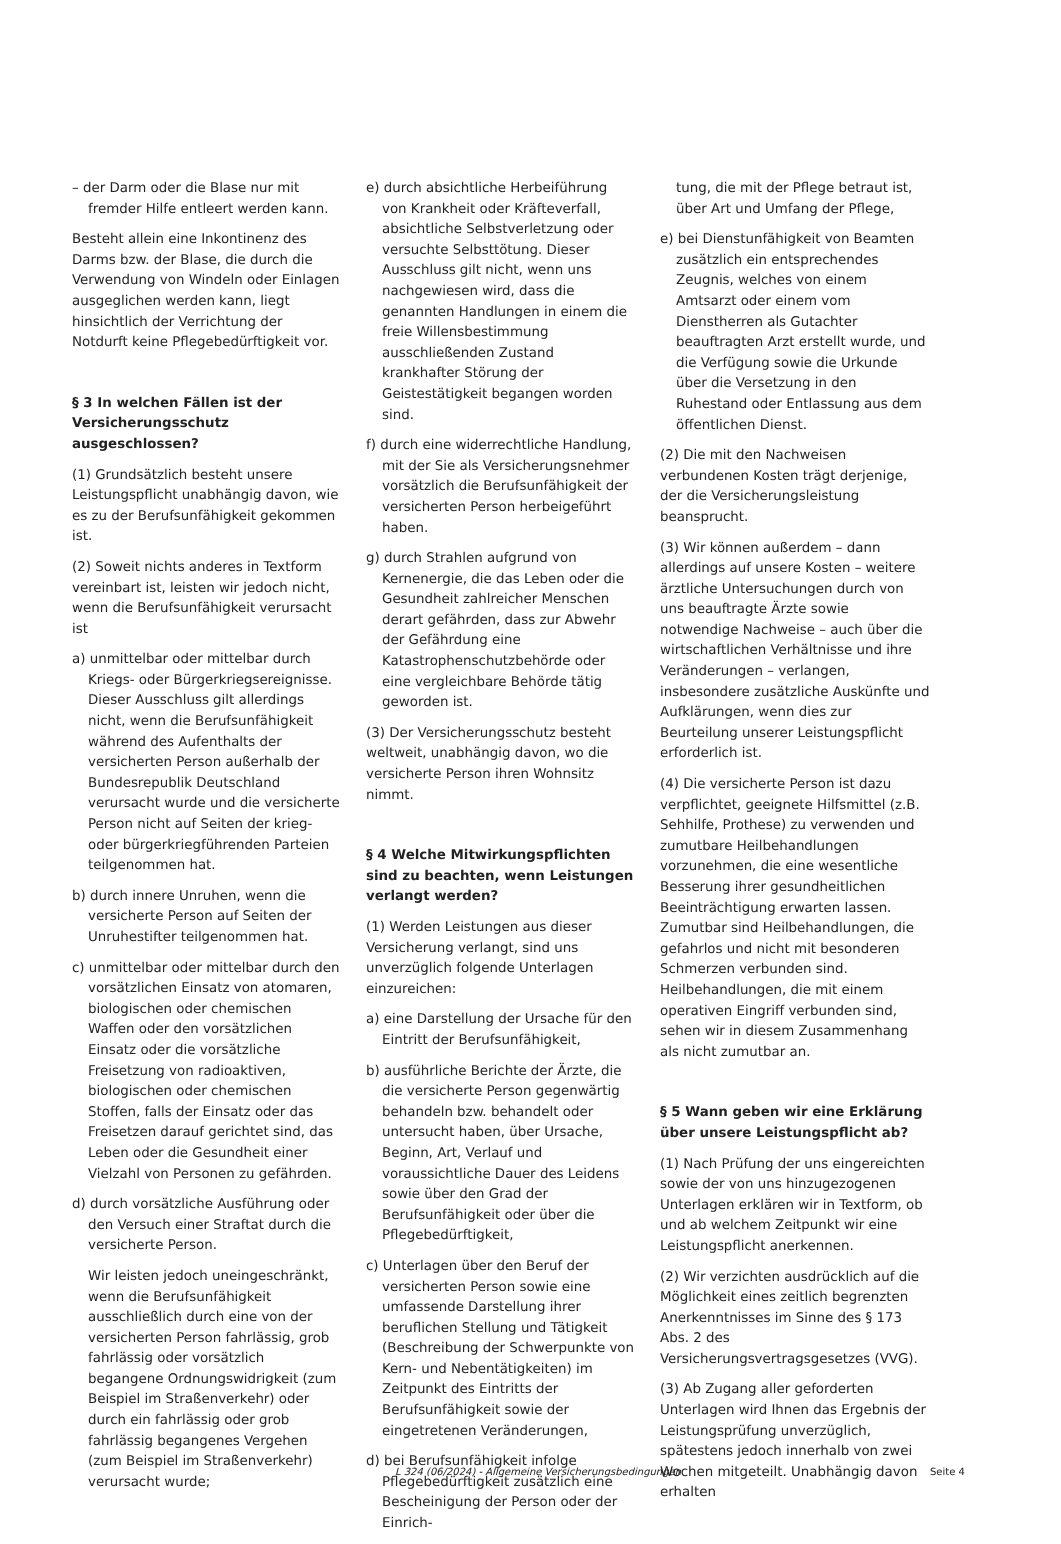– der Darm oder die Blase nur mit fremder Hilfe entleert werden kann.
Besteht allein eine Inkontinenz des Darms bzw. der Blase, die durch die Verwendung von Windeln oder Einlagen ausgeglichen werden kann, liegt hinsichtlich der Verrichtung der Notdurft keine Pflegebedürftigkeit vor.
§ 3 In welchen Fällen ist der Versicherungsschutz ausgeschlossen?
(1) Grundsätzlich besteht unsere Leistungspflicht unabhängig davon, wie es zu der Berufsunfähigkeit gekommen ist.
(2) Soweit nichts anderes in Textform vereinbart ist, leisten wir jedoch nicht, wenn die Berufsunfähigkeit verursacht ist
a) unmittelbar oder mittelbar durch Kriegs- oder Bürgerkriegsereignisse. Dieser Ausschluss gilt allerdings nicht, wenn die Berufsunfähigkeit während des Aufenthalts der versicherten Person außerhalb der Bundesrepublik Deutschland verursacht wurde und die versicherte Person nicht auf Seiten der krieg- oder bürgerkriegführenden Parteien teilgenommen hat.
b) durch innere Unruhen, wenn die versicherte Person auf Seiten der Unruhestifter teilgenommen hat.
c) unmittelbar oder mittelbar durch den vorsätzlichen Einsatz von atomaren, biologischen oder chemischen Waffen oder den vorsätzlichen Einsatz oder die vorsätzliche Freisetzung von radioaktiven, biologischen oder chemischen Stoffen, falls der Einsatz oder das Freisetzen darauf gerichtet sind, das Leben oder die Gesundheit einer Vielzahl von Personen zu gefährden.
d) durch vorsätzliche Ausführung oder den Versuch einer Straftat durch die versicherte Person.
Wir leisten jedoch uneingeschränkt, wenn die Berufsunfähigkeit ausschließlich durch eine von der versicherten Person fahrlässig, grob fahrlässig oder vorsätzlich begangene Ordnungswidrigkeit (zum Beispiel im Straßenverkehr) oder durch ein fahrlässig oder grob fahrlässig begangenes Vergehen (zum Beispiel im Straßenverkehr) verursacht wurde;
e) durch absichtliche Herbeiführung von Krankheit oder Kräfteverfall, absichtliche Selbstverletzung oder versuchte Selbsttötung. Dieser Ausschluss gilt nicht, wenn uns nachgewiesen wird, dass die genannten Handlungen in einem die freie Willensbestimmung ausschließenden Zustand krankhafter Störung der Geistestätigkeit begangen worden sind.
f) durch eine widerrechtliche Handlung, mit der Sie als Versicherungsnehmer vorsätzlich die Berufsunfähigkeit der versicherten Person herbeigeführt haben.
g) durch Strahlen aufgrund von Kernenergie, die das Leben oder die Gesundheit zahlreicher Menschen derart gefährden, dass zur Abwehr der Gefährdung eine Katastrophenschutzbehörde oder eine vergleichbare Behörde tätig geworden ist.
(3) Der Versicherungsschutz besteht weltweit, unabhängig davon, wo die versicherte Person ihren Wohnsitz nimmt.
§ 4 Welche Mitwirkungspflichten sind zu beachten, wenn Leistungen verlangt werden?
(1) Werden Leistungen aus dieser Versicherung verlangt, sind uns unverzüglich folgende Unterlagen einzureichen:
a) eine Darstellung der Ursache für den Eintritt der Berufsunfähigkeit,
b) ausführliche Berichte der Ärzte, die die versicherte Person gegenwärtig behandeln bzw. behandelt oder untersucht haben, über Ursache, Beginn, Art, Verlauf und voraussichtliche Dauer des Leidens sowie über den Grad der Berufsunfähigkeit oder über die Pflegebedürftigkeit,
c) Unterlagen über den Beruf der versicherten Person sowie eine umfassende Darstellung ihrer beruflichen Stellung und Tätigkeit (Beschreibung der Schwerpunkte von Kern- und Nebentätigkeiten) im Zeitpunkt des Eintritts der Berufsunfähigkeit sowie der eingetretenen Veränderungen,
d) bei Berufsunfähigkeit infolge Pflegebedürftigkeit zusätzlich eine Bescheinigung der Person oder der Einrich-
tung, die mit der Pflege betraut ist, über Art und Umfang der Pflege,
e) bei Dienstunfähigkeit von Beamten zusätzlich ein entsprechendes Zeugnis, welches von einem Amtsarzt oder einem vom Dienstherren als Gutachter beauftragten Arzt erstellt wurde, und die Verfügung sowie die Urkunde über die Versetzung in den Ruhestand oder Entlassung aus dem öffentlichen Dienst.
(2) Die mit den Nachweisen verbundenen Kosten trägt derjenige, der die Versicherungsleistung beansprucht.
(3) Wir können außerdem – dann allerdings auf unsere Kosten – weitere ärztliche Untersuchungen durch von uns beauftragte Ärzte sowie notwendige Nachweise – auch über die wirtschaftlichen Verhältnisse und ihre Veränderungen – verlangen, insbesondere zusätzliche Auskünfte und Aufklärungen, wenn dies zur Beurteilung unserer Leistungspflicht erforderlich ist.
(4) Die versicherte Person ist dazu verpflichtet, geeignete Hilfsmittel (z.B. Sehhilfe, Prothese) zu verwenden und zumutbare Heilbehandlungen vorzunehmen, die eine wesentliche Besserung ihrer gesundheitlichen Beeinträchtigung erwarten lassen. Zumutbar sind Heilbehandlungen, die gefahrlos und nicht mit besonderen Schmerzen verbunden sind. Heilbehandlungen, die mit einem operativen Eingriff verbunden sind, sehen wir in diesem Zusammenhang als nicht zumutbar an.
§ 5 Wann geben wir eine Erklärung über unsere Leistungspflicht ab?
(1) Nach Prüfung der uns eingereichten sowie der von uns hinzugezogenen Unterlagen erklären wir in Textform, ob und ab welchem Zeitpunkt wir eine Leistungspflicht anerkennen.
(2) Wir verzichten ausdrücklich auf die Möglichkeit eines zeitlich begrenzten Anerkenntnisses im Sinne des § 173 Abs. 2 des Versicherungsvertragsgesetzes (VVG).
(3) Ab Zugang aller geforderten Unterlagen wird Ihnen das Ergebnis der Leistungsprüfung unverzüglich, spätestens jedoch innerhalb von zwei Wochen mitgeteilt. Unabhängig davon erhalten
L 324 (06/2024) - Allgemeine Versicherungsbedingungen Seite 4